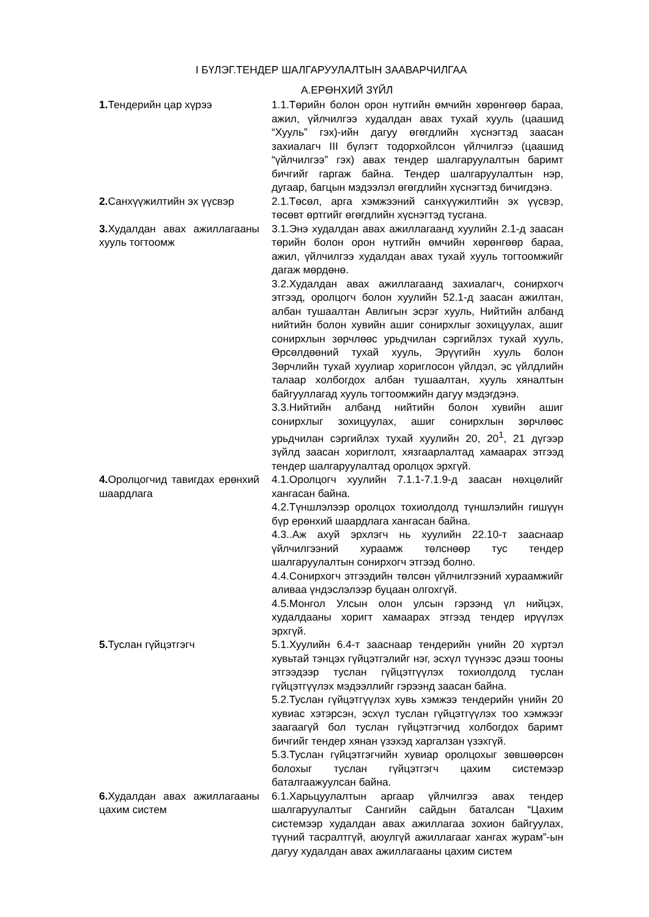I БҮЛЭГ.ТЕНДЕР ШАЛГАРУУЛАЛТЫН ЗААВАРЧИЛГАА
А.ЕРӨНХИЙ ЗҮЙЛ
| 1. Тендерийн цар хүрээ | 1.1.Төрийн болон орон нутгийн өмчийн хөрөнгөөр бараа, ажил, үйлчилгээ худалдан авах тухай хууль (цаашид “Хууль” гэх)-ийн дагуу өгөгдлийн хүснэгтэд заасан захиалагч III бүлэгт тодорхойлсон үйлчилгээ (цаашид “үйлчилгээ” гэх) авах тендер шалгаруулалтын баримт бичгийг гаргаж байна. Тендер шалгаруулалтын нэр, дугаар, багцын мэдээлэл өгөгдлийн хүснэгтэд бичигдэнэ. |
| 2. Санхүүжилтийн эх үүсвэр | 2.1.Төсөл, арга хэмжээний санхүүжилтийн эх үүсвэр, төсөвт өртгийг өгөгдлийн хүснэгтэд тусгана. |
| 3. Худалдан авах ажиллагааны хууль тогтоомж | 3.1.Энэ худалдан авах ажиллагаанд хуулийн 2.1-д заасан төрийн болон орон нутгийн өмчийн хөрөнгөөр бараа, ажил, үйлчилгээ худалдан авах тухай хууль тогтоомжийг дагаж мөрдөнө. 3.2.Худалдан авах ажиллагаанд захиалагч, сонирхогч этгээд, оролцогч болон хуулийн 52.1-д заасан ажилтан, албан тушаалтан Авлигын эсрэг хууль, Нийтийн албанд нийтийн болон хувийн ашиг сонирхлыг зохицуулах, ашиг сонирхлын зөрчлөөс урьдчилан сэргийлэх тухай хууль, Өрсөлдөөний тухай хууль, Эрүүгийн хууль болон Зөрчлийн тухай хуулиар хориглосон үйлдэл, эс үйлдлийн талаар холбогдох албан тушаалтан, хууль хяналтын байгууллагад хууль тогтоомжийн дагуу мэдэгдэнэ. 3.3.Нийтийн албанд нийтийн болон хувийн ашиг сонирхлыг зохицуулах, ашиг сонирхлын зөрчлөөс урьдчилан сэргийлэх тухай хуулийн 20, 20<sup>1</sup>, 21 дүгээр зүйлд заасан хориглолт, хязгаарлалтад хамаарах этгээд тендер шалгаруулалтад оролцох эрхгүй. |
| 4. Оролцогчид тавигдах ерөнхий шаардлага | 4.1.Оролцогч хуулийн 7.1.1-7.1.9-д заасан нөхцөлийг хангасан байна. 4.2.Түншлэлээр оролцох тохиолдолд түншлэлийн гишүүн бүр ерөнхий шаардлага хангасан байна. 4.3..Аж ахуй эрхлэгч нь хуулийн 22.10-т зааснаар үйлчилгээний хураамж төлснөөр тус тендер шалгаруулалтын сонирхогч этгээд болно. 4.4.Сонирхогч этгээдийн төлсөн үйлчилгээний хураамжийг аливаа үндэслэлээр буцаан олгохгүй. 4.5.Монгол Улсын олон улсын гэрээнд үл нийцэх, худалдааны хоригт хамаарах этгээд тендер ирүүлэх эрхгүй. |
| 5. Туслан гүйцэтгэгч | 5.1.Хуулийн 6.4-т зааснаар тендерийн үнийн 20 хүртэл хувьтай тэнцэх гүйцэтгэлийг нэг, эсхүл түүнээс дээш тооны этгээдээр туслан гүйцэтгүүлэх тохиолдолд туслан гүйцэтгүүлэх мэдээллийг гэрээнд заасан байна. 5.2.Туслан гүйцэтгүүлэх хувь хэмжээ тендерийн үнийн 20 хувиас хэтэрсэн, эсхүл туслан гүйцэтгүүлэх тоо хэмжээг заагаагүй бол туслан гүйцэтгэгчид холбогдох баримт бичгийг тендер хянан үзэхэд харгалзан үзэхгүй. 5.3.Туслан гүйцэтгэгчийн хувиар оролцохыг зөвшөөрсөн болохыг туслан гүйцэтгэгч цахим системээр баталгаажуулсан байна. |
| 6. Худалдан авах ажиллагааны цахим систем | 6.1.Харьцуулалтын аргаар үйлчилгээ авах тендер шалгаруулалтыг Сангийн сайдын баталсан “Цахим системээр худалдан авах ажиллагаа зохион байгуулах, түүний тасралтгүй, аюулгүй ажиллагааг хангах журам”-ын дагуу худалдан авах ажиллагааны цахим систем |